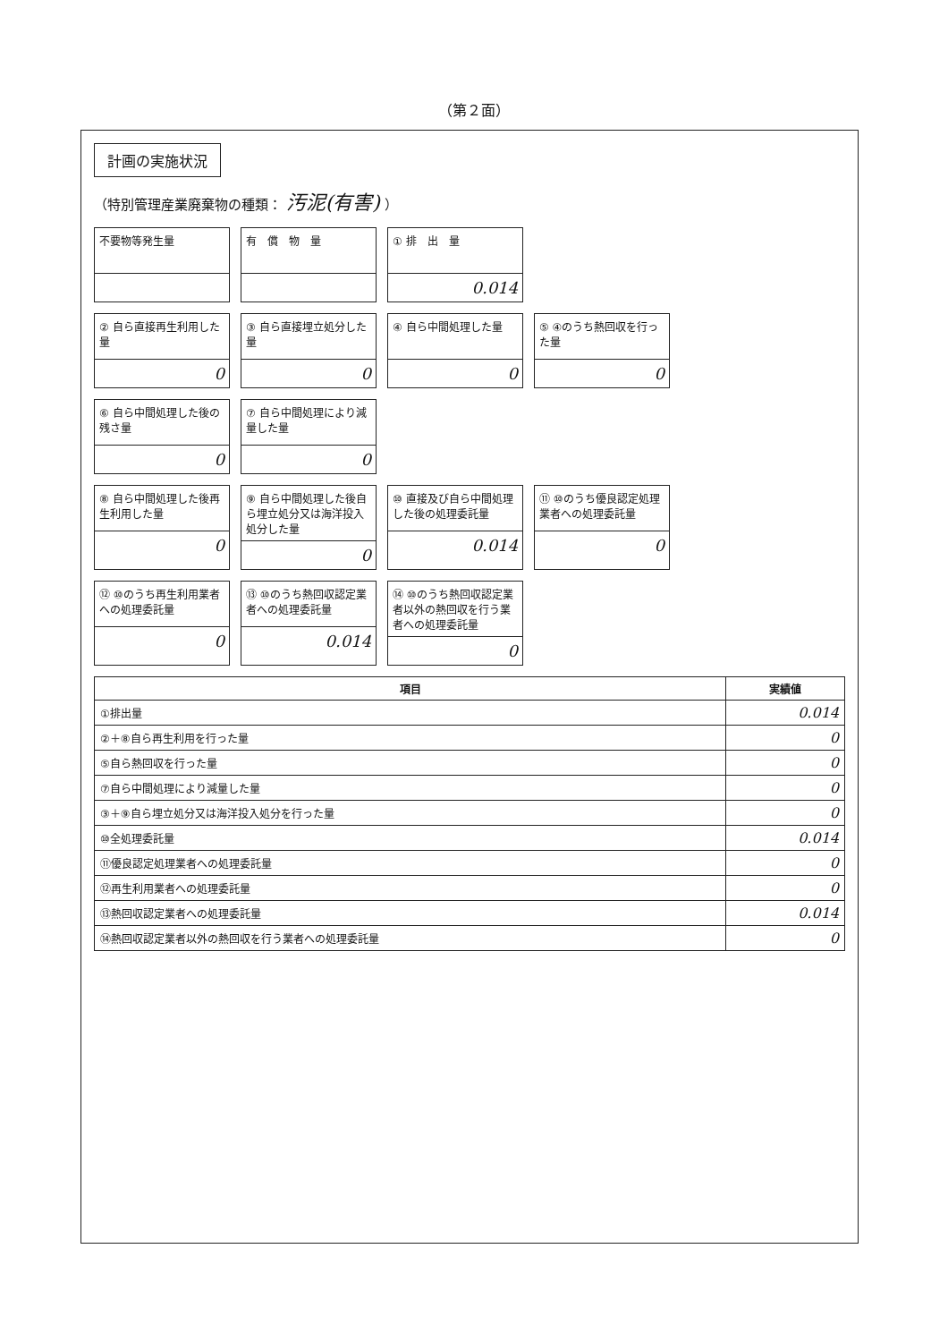（第２面）
計画の実施状況
（特別管理産業廃棄物の種類： 汚泥(有害) ）
不要物等発生量
有　償　物　量
① 排　出　量
0.014
② 自ら直接再生利用した量
0
③ 自ら直接埋立処分した量
0
④ 自ら中間処理した量
0
⑤ ④のうち熱回収を行った量
0
⑥ 自ら中間処理した後の残さ量
0
⑦ 自ら中間処理により減量した量
0
⑧ 自ら中間処理した後再生利用した量
0
⑨ 自ら中間処理した後自ら埋立処分又は海洋投入処分した量
0
⑩ 直接及び自ら中間処理した後の処理委託量
0.014
⑪ ⑩のうち優良認定処理業者への処理委託量
0
⑫ ⑩のうち再生利用業者への処理委託量
0
⑬ ⑩のうち熱回収認定業者への処理委託量
0.014
⑭ ⑩のうち熱回収認定業者以外の熱回収を行う業者への処理委託量
0
| 項目 | 実績値 |
| --- | --- |
| ①排出量 | 0.014 |
| ②＋⑧自ら再生利用を行った量 | 0 |
| ⑤自ら熱回収を行った量 | 0 |
| ⑦自ら中間処理により減量した量 | 0 |
| ③＋⑨自ら埋立処分又は海洋投入処分を行った量 | 0 |
| ⑩全処理委託量 | 0.014 |
| ⑪優良認定処理業者への処理委託量 | 0 |
| ⑫再生利用業者への処理委託量 | 0 |
| ⑬熱回収認定業者への処理委託量 | 0.014 |
| ⑭熱回収認定業者以外の熱回収を行う業者への処理委託量 | 0 |